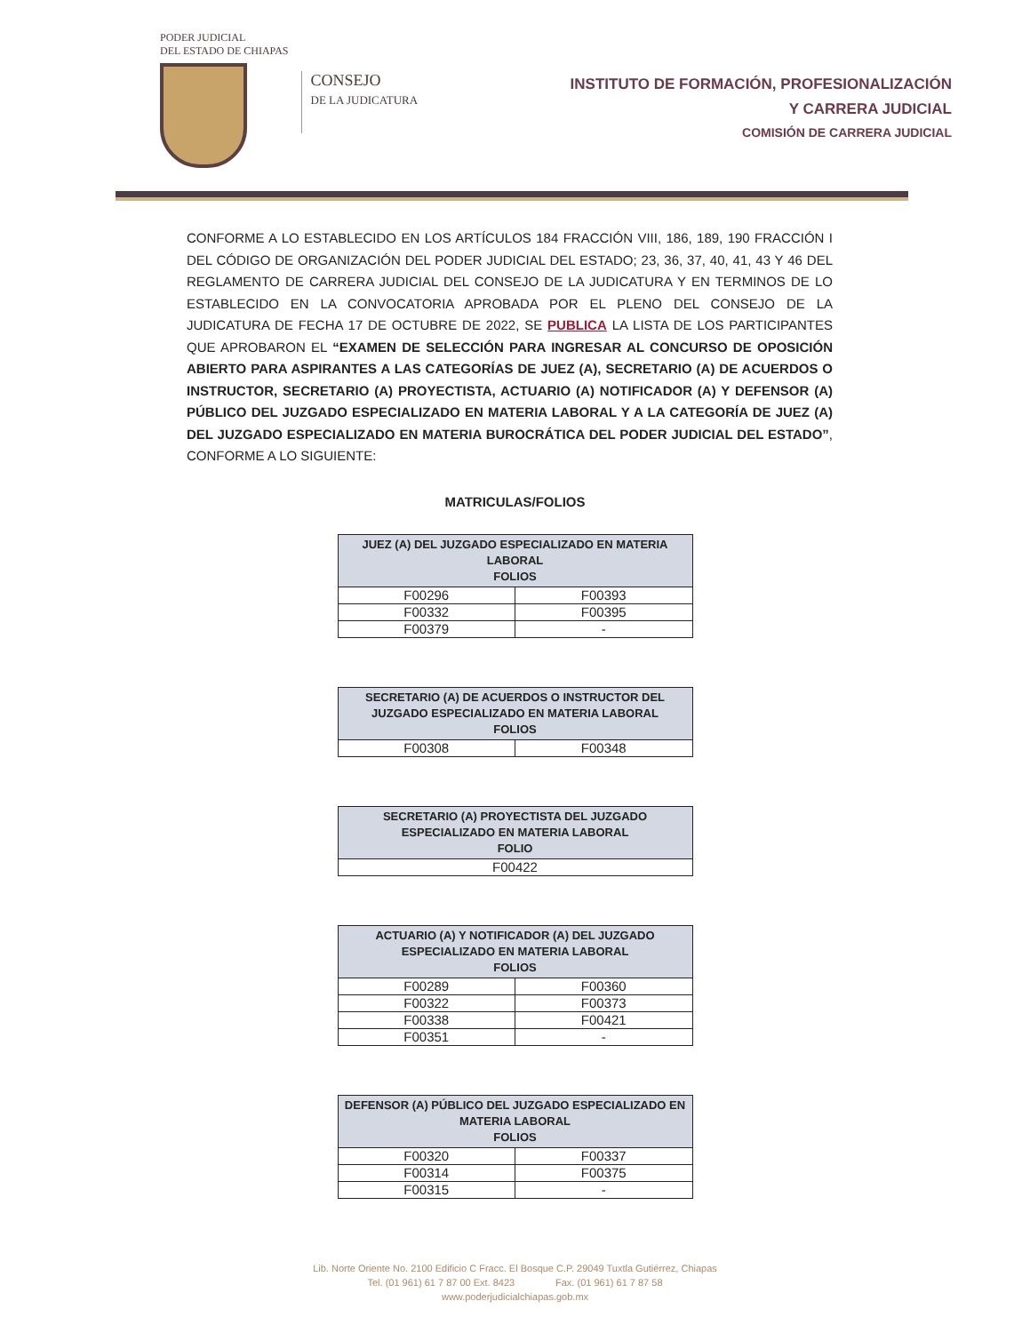PODER JUDICIAL
DEL ESTADO DE CHIAPAS
CONSEJO
DE LA JUDICATURA
INSTITUTO DE FORMACIÓN, PROFESIONALIZACIÓN
Y CARRERA JUDICIAL
COMISIÓN DE CARRERA JUDICIAL
CONFORME A LO ESTABLECIDO EN LOS ARTÍCULOS 184 FRACCIÓN VIII, 186, 189, 190 FRACCIÓN I DEL CÓDIGO DE ORGANIZACIÓN DEL PODER JUDICIAL DEL ESTADO; 23, 36, 37, 40, 41, 43 Y 46 DEL REGLAMENTO DE CARRERA JUDICIAL DEL CONSEJO DE LA JUDICATURA Y EN TERMINOS DE LO ESTABLECIDO EN LA CONVOCATORIA APROBADA POR EL PLENO DEL CONSEJO DE LA JUDICATURA DE FECHA 17 DE OCTUBRE DE 2022, SE PUBLICA LA LISTA DE LOS PARTICIPANTES QUE APROBARON EL “EXAMEN DE SELECCIÓN PARA INGRESAR AL CONCURSO DE OPOSICIÓN ABIERTO PARA ASPIRANTES A LAS CATEGORÍAS DE JUEZ (A), SECRETARIO (A) DE ACUERDOS O INSTRUCTOR, SECRETARIO (A) PROYECTISTA, ACTUARIO (A) NOTIFICADOR (A) Y DEFENSOR (A) PÚBLICO DEL JUZGADO ESPECIALIZADO EN MATERIA LABORAL Y A LA CATEGORÍA DE JUEZ (A) DEL JUZGADO ESPECIALIZADO EN MATERIA BUROCRÁTICA DEL PODER JUDICIAL DEL ESTADO”, CONFORME A LO SIGUIENTE:
MATRICULAS/FOLIOS
| JUEZ (A) DEL JUZGADO ESPECIALIZADO EN MATERIA LABORAL FOLIOS | |
| --- | --- |
| F00296 | F00393 |
| F00332 | F00395 |
| F00379 | - |
| SECRETARIO (A) DE ACUERDOS O INSTRUCTOR DEL JUZGADO ESPECIALIZADO EN MATERIA LABORAL FOLIOS | |
| --- | --- |
| F00308 | F00348 |
| SECRETARIO (A) PROYECTISTA DEL JUZGADO ESPECIALIZADO EN MATERIA LABORAL FOLIO |
| --- |
| F00422 |
| ACTUARIO (A) Y NOTIFICADOR (A) DEL JUZGADO ESPECIALIZADO EN MATERIA LABORAL FOLIOS | |
| --- | --- |
| F00289 | F00360 |
| F00322 | F00373 |
| F00338 | F00421 |
| F00351 | - |
| DEFENSOR (A) PÚBLICO DEL JUZGADO ESPECIALIZADO EN MATERIA LABORAL FOLIOS | |
| --- | --- |
| F00320 | F00337 |
| F00314 | F00375 |
| F00315 | - |
Lib. Norte Oriente No. 2100 Edificio C Fracc. El Bosque C.P. 29049 Tuxtla Gutiérrez, Chiapas
Tel. (01 961) 61 7 87 00 Ext. 8423 Fax. (01 961) 61 7 87 58
www.poderjudicialchiapas.gob.mx